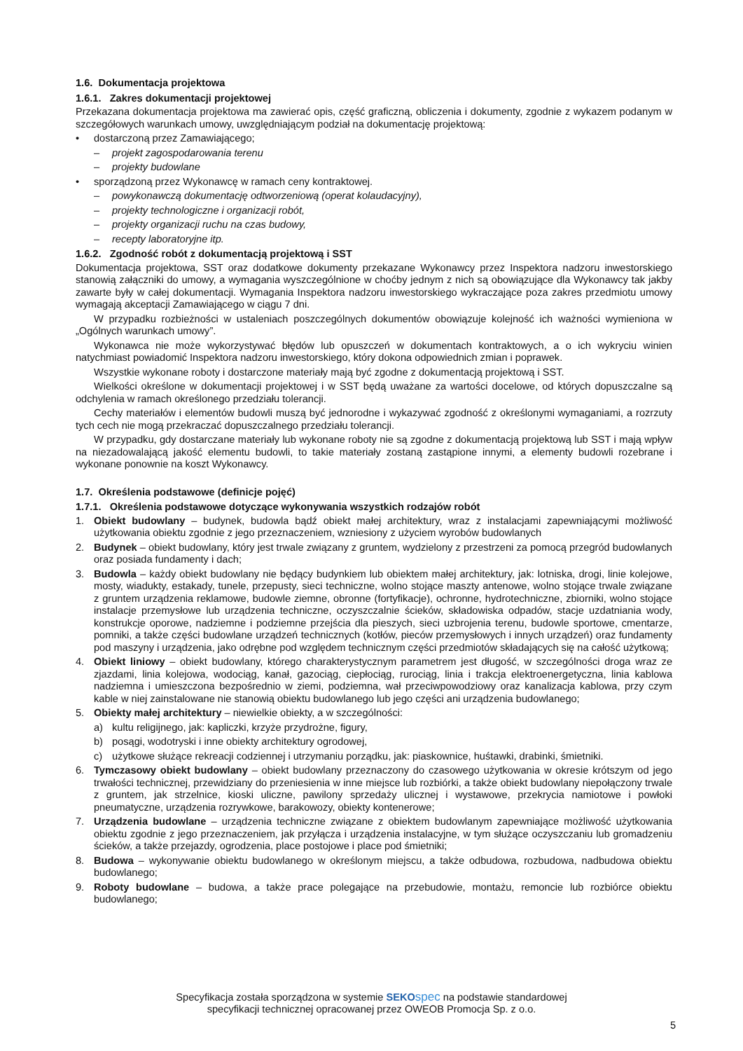1.6. Dokumentacja projektowa
1.6.1. Zakres dokumentacji projektowej
Przekazana dokumentacja projektowa ma zawierać opis, część graficzną, obliczenia i dokumenty, zgodnie z wykazem podanym w szczegółowych warunkach umowy, uwzględniającym podział na dokumentację projektową:
• dostarczoną przez Zamawiającego;
– projekt zagospodarowania terenu
– projekty budowlane
• sporządzoną przez Wykonawcę w ramach ceny kontraktowej.
– powykonawczą dokumentację odtworzeniową (operat kolaudacyjny),
– projekty technologiczne i organizacji robót,
– projekty organizacji ruchu na czas budowy,
– recepty laboratoryjne itp.
1.6.2. Zgodność robót z dokumentacją projektową i SST
Dokumentacja projektowa, SST oraz dodatkowe dokumenty przekazane Wykonawcy przez Inspektora nadzoru inwestorskiego stanowią załączniki do umowy, a wymagania wyszczególnione w choćby jednym z nich są obowiązujące dla Wykonawcy tak jakby zawarte były w całej dokumentacji. Wymagania Inspektora nadzoru inwestorskiego wykraczające poza zakres przedmiotu umowy wymagają akceptacji Zamawiającego w ciągu 7 dni.
W przypadku rozbieżności w ustaleniach poszczególnych dokumentów obowiązuje kolejność ich ważności wymieniona w „Ogólnych warunkach umowy”.
Wykonawca nie może wykorzystywać błędów lub opuszczeń w dokumentach kontraktowych, a o ich wykryciu winien natychmiast powiadomić Inspektora nadzoru inwestorskiego, który dokona odpowiednich zmian i poprawek.
Wszystkie wykonane roboty i dostarczone materiały mają być zgodne z dokumentacją projektową i SST.
Wielkości określone w dokumentacji projektowej i w SST będą uważane za wartości docelowe, od których dopuszczalne są odchylenia w ramach określonego przedziału tolerancji.
Cechy materiałów i elementów budowli muszą być jednorodne i wykazywać zgodność z określonymi wymaganiami, a rozrzuty tych cech nie mogą przekraczać dopuszczalnego przedziału tolerancji.
W przypadku, gdy dostarczane materiały lub wykonane roboty nie są zgodne z dokumentacją projektową lub SST i mają wpływ na niezadowalającą jakość elementu budowli, to takie materiały zostaną zastąpione innymi, a elementy budowli rozebrane i wykonane ponownie na koszt Wykonawcy.
1.7. Określenia podstawowe (definicje pojęć)
1.7.1. Określenia podstawowe dotyczące wykonywania wszystkich rodzajów robót
1. Obiekt budowlany – budynek, budowla bądź obiekt małej architektury, wraz z instalacjami zapewniającymi możliwość użytkowania obiektu zgodnie z jego przeznaczeniem, wzniesiony z użyciem wyrobów budowlanych
2. Budynek – obiekt budowlany, który jest trwale związany z gruntem, wydzielony z przestrzeni za pomocą przegród budowlanych oraz posiada fundamenty i dach;
3. Budowla – każdy obiekt budowlany nie będący budynkiem lub obiektem małej architektury, jak: lotniska, drogi, linie kolejowe, mosty, wiadukty, estakady, tunele, przepusty, sieci techniczne, wolno stojące maszty antenowe, wolno stojące trwale związane z gruntem urządzenia reklamowe, budowle ziemne, obronne (fortyfikacje), ochronne, hydrotechniczne, zbiorniki, wolno stojące instalacje przemysłowe lub urządzenia techniczne, oczyszczalnie ścieków, składowiska odpadów, stacje uzdatniania wody, konstrukcje oporowe, nadziemne i podziemne przejścia dla pieszych, sieci uzbrojenia terenu, budowle sportowe, cmentarze, pomniki, a także części budowlane urządzeń technicznych (kotłów, pieców przemysłowych i innych urządzeń) oraz fundamenty pod maszyny i urządzenia, jako odrębne pod względem technicznym części przedmiotów składających się na całość użytkową;
4. Obiekt liniowy – obiekt budowlany, którego charakterystycznym parametrem jest długość, w szczególności droga wraz ze zjazdami, linia kolejowa, wodociąg, kanał, gazociąg, ciepłociąg, rurociąg, linia i trakcja elektroenergetyczna, linia kablowa nadziemna i umieszczona bezpośrednio w ziemi, podziemna, wał przeciwpowodziowy oraz kanalizacja kablowa, przy czym kable w niej zainstalowane nie stanowią obiektu budowlanego lub jego części ani urządzenia budowlanego;
5. Obiekty małej architektury – niewielkie obiekty, a w szczególności:
a) kultu religijnego, jak: kapliczki, krzyże przydrożne, figury,
b) posągi, wodotryski i inne obiekty architektury ogrodowej,
c) użytkowe służące rekreacji codziennej i utrzymaniu porządku, jak: piaskownice, huśtawki, drabinki, śmietniki.
6. Tymczasowy obiekt budowlany – obiekt budowlany przeznaczony do czasowego użytkowania w okresie krótszym od jego trwałości technicznej, przewidziany do przeniesienia w inne miejsce lub rozbiórki, a także obiekt budowlany niepołączony trwale z gruntem, jak strzelnice, kioski uliczne, pawilony sprzedaży ulicznej i wystawowe, przekrycia namiotowe i powłoki pneumatyczne, urządzenia rozrywkowe, barakowozy, obiekty kontenerowe;
7. Urządzenia budowlane – urządzenia techniczne związane z obiektem budowlanym zapewniające możliwość użytkowania obiektu zgodnie z jego przeznaczeniem, jak przyłącza i urządzenia instalacyjne, w tym służące oczyszczaniu lub gromadzeniu ścieków, a także przejazdy, ogrodzenia, place postojowe i place pod śmietniki;
8. Budowa – wykonywanie obiektu budowlanego w określonym miejscu, a także odbudowa, rozbudowa, nadbudowa obiektu budowlanego;
9. Roboty budowlane – budowa, a także prace polegające na przebudowie, montażu, remoncie lub rozbiórce obiektu budowlanego;
Specyfikacja została sporządzona w systemie SEKO spec na podstawie standardowej
specyfikacji technicznej opracowanej przez OWEOB Promocja Sp. z o.o.
5